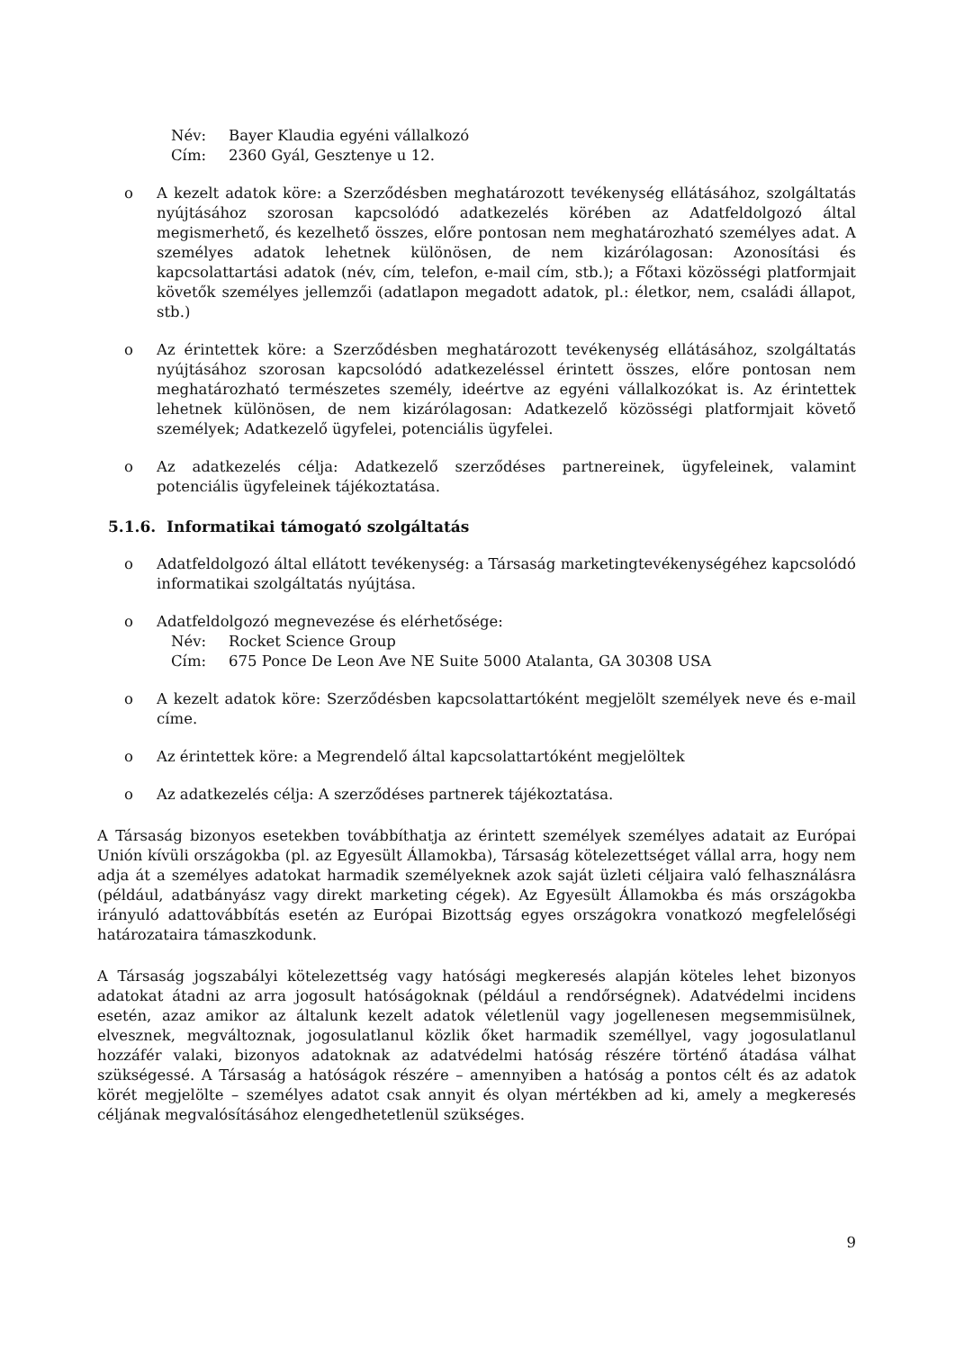Név: Bayer Klaudia egyéni vállalkozó
Cím: 2360 Gyál, Gesztenye u 12.
o A kezelt adatok köre: a Szerződésben meghatározott tevékenység ellátásához, szolgáltatás nyújtásához szorosan kapcsolódó adatkezelés körében az Adatfeldolgozó által megismerhető, és kezelhető összes, előre pontosan nem meghatározható személyes adat. A személyes adatok lehetnek különösen, de nem kizárólagosan: Azonosítási és kapcsolattartási adatok (név, cím, telefon, e-mail cím, stb.); a Főtaxi közösségi platformjait követők személyes jellemzői (adatlapon megadott adatok, pl.: életkor, nem, családi állapot, stb.)
o Az érintettek köre: a Szerződésben meghatározott tevékenység ellátásához, szolgáltatás nyújtásához szorosan kapcsolódó adatkezeléssel érintett összes, előre pontosan nem meghatározható természetes személy, ideértve az egyéni vállalkozókat is. Az érintettek lehetnek különösen, de nem kizárólagosan: Adatkezelő közösségi platformjait követő személyek; Adatkezelő ügyfelei, potenciális ügyfelei.
o Az adatkezelés célja: Adatkezelő szerződéses partnereinek, ügyfeleinek, valamint potenciális ügyfeleinek tájékoztatása.
5.1.6. Informatikai támogató szolgáltatás
o Adatfeldolgozó által ellátott tevékenység: a Társaság marketingtevékenységéhez kapcsolódó informatikai szolgáltatás nyújtása.
o Adatfeldolgozó megnevezése és elérhetősége:
Név: Rocket Science Group
Cím: 675 Ponce De Leon Ave NE Suite 5000 Atalanta, GA 30308 USA
o A kezelt adatok köre: Szerződésben kapcsolattartóként megjelölt személyek neve és e-mail címe.
o Az érintettek köre: a Megrendelő által kapcsolattartóként megjelöltek
o Az adatkezelés célja: A szerződéses partnerek tájékoztatása.
A Társaság bizonyos esetekben továbbíthatja az érintett személyek személyes adatait az Európai Unión kívüli országokba (pl. az Egyesült Államokba), Társaság kötelezettséget vállal arra, hogy nem adja át a személyes adatokat harmadik személyeknek azok saját üzleti céljaira való felhasználásra (például, adatbányász vagy direkt marketing cégek). Az Egyesült Államokba és más országokba irányuló adattovábbítás esetén az Európai Bizottság egyes országokra vonatkozó megfelelőségi határozataira támaszkodunk.
A Társaság jogszabályi kötelezettség vagy hatósági megkeresés alapján köteles lehet bizonyos adatokat átadni az arra jogosult hatóságoknak (például a rendőrségnek). Adatvédelmi incidens esetén, azaz amikor az általunk kezelt adatok véletlenül vagy jogellenesen megsemmisülnek, elvesznek, megváltoznak, jogosulatlanul közlik őket harmadik személlyel, vagy jogosulatlanul hozzáfér valaki, bizonyos adatoknak az adatvédelmi hatóság részére történő átadása válhat szükségessé. A Társaság a hatóságok részére – amennyiben a hatóság a pontos célt és az adatok körét megjelölte – személyes adatot csak annyit és olyan mértékben ad ki, amely a megkeresés céljának megvalósításához elengedhetetlenül szükséges.
9